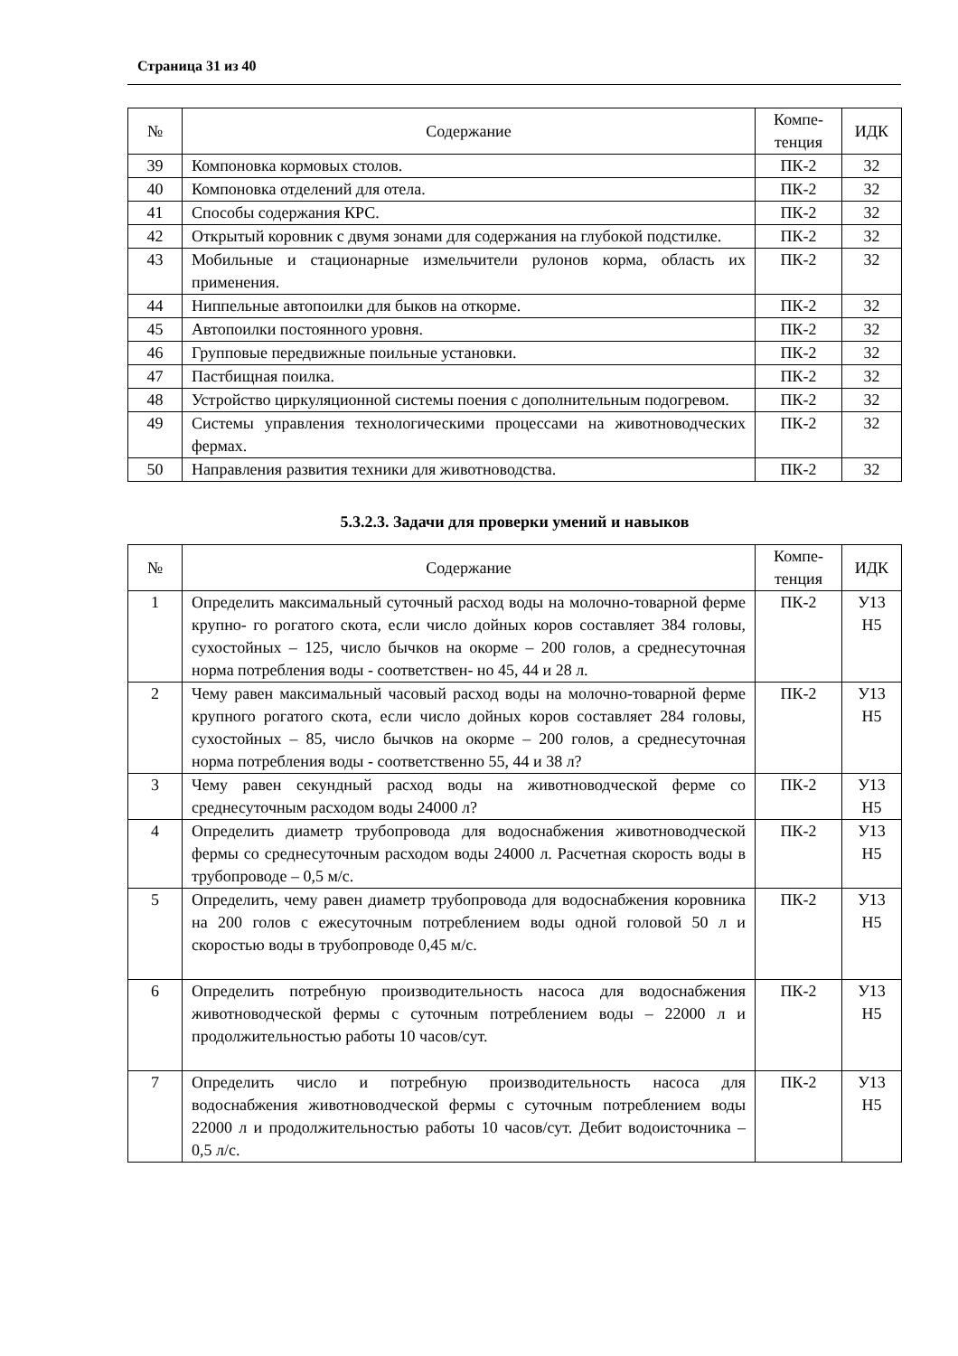Страница 31 из 40
| № | Содержание | Компе- тенция | ИДК |
| --- | --- | --- | --- |
| 39 | Компоновка кормовых столов. | ПК-2 | 32 |
| 40 | Компоновка отделений для отела. | ПК-2 | 32 |
| 41 | Способы содержания КРС. | ПК-2 | 32 |
| 42 | Открытый коровник с двумя зонами для содержания на глубокой подстилке. | ПК-2 | 32 |
| 43 | Мобильные и стационарные измельчители рулонов корма, область их применения. | ПК-2 | 32 |
| 44 | Ниппельные автопоилки для быков на откорме. | ПК-2 | 32 |
| 45 | Автопоилки постоянного уровня. | ПК-2 | 32 |
| 46 | Групповые передвижные поильные установки. | ПК-2 | 32 |
| 47 | Пастбищная поилка. | ПК-2 | 32 |
| 48 | Устройство циркуляционной системы поения с дополнительным подогревом. | ПК-2 | 32 |
| 49 | Системы управления технологическими процессами на животноводческих фермах. | ПК-2 | 32 |
| 50 | Направления развития техники для животноводства. | ПК-2 | 32 |
5.3.2.3. Задачи для проверки умений и навыков
| № | Содержание | Компе- тенция | ИДК |
| --- | --- | --- | --- |
| 1 | Определить максимальный суточный расход воды на молочно-товарной ферме крупно- го рогатого скота, если число дойных коров составляет 384 головы, сухостойных – 125, число бычков на окорме – 200 голов, а среднесуточная норма потребления воды - соответствен- но 45, 44 и 28 л. | ПК-2 | У13 Н5 |
| 2 | Чему равен максимальный часовый расход воды на молочно-товарной ферме крупного рогатого скота, если число дойных коров составляет 284 головы, сухостойных – 85, число бычков на окорме – 200 голов, а среднесуточная норма потребления воды - соответственно 55, 44 и 38 л? | ПК-2 | У13 Н5 |
| 3 | Чему равен секундный расход воды на животноводческой ферме со среднесуточным расходом воды 24000 л? | ПК-2 | У13 Н5 |
| 4 | Определить диаметр трубопровода для водоснабжения животноводческой фермы со среднесуточным расходом воды 24000 л. Расчетная скорость воды в трубопроводе – 0,5 м/с. | ПК-2 | У13 Н5 |
| 5 | Определить, чему равен диаметр трубопровода для водоснабжения коровника на 200 голов с ежесуточным потреблением воды одной головой 50 л и скоростью воды в трубопроводе 0,45 м/с. | ПК-2 | У13 Н5 |
| 6 | Определить потребную производительность насоса для водоснабжения животноводческой фермы с суточным потреблением воды – 22000 л и продолжительностью работы 10 часов/сут. | ПК-2 | У13 Н5 |
| 7 | Определить число и потребную производительность насоса для водоснабжения животноводческой фермы с суточным потреблением воды 22000 л и продолжительностью работы 10 часов/сут. Дебит водоисточника – 0,5 л/с. | ПК-2 | У13 Н5 |